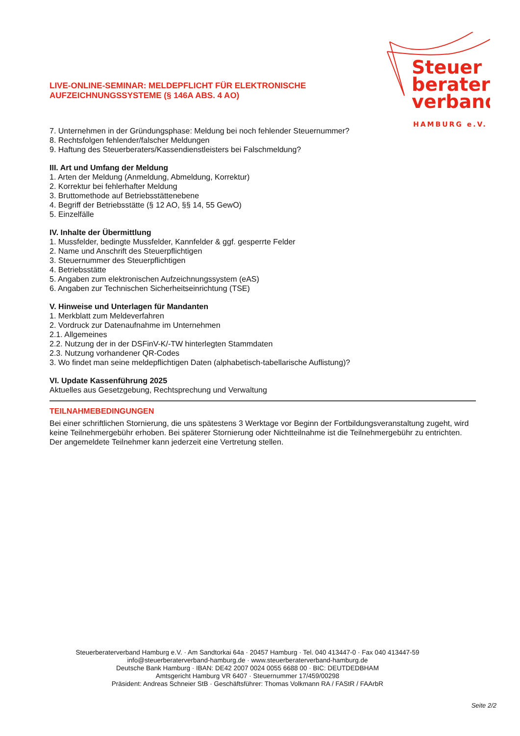Steuer
berater
verband
HAMBURG e.V.
LIVE-ONLINE-SEMINAR: MELDEPFLICHT FÜR ELEKTRONISCHE AUFZEICHNUNGSSYSTEME (§ 146A ABS. 4 AO)
7. Unternehmen in der Gründungsphase: Meldung bei noch fehlender Steuernummer?
8. Rechtsfolgen fehlender/falscher Meldungen
9. Haftung des Steuerberaters/Kassendienstleisters bei Falschmeldung?
III. Art und Umfang der Meldung
1. Arten der Meldung (Anmeldung, Abmeldung, Korrektur)
2. Korrektur bei fehlerhafter Meldung
3. Bruttomethode auf Betriebsstättenebene
4. Begriff der Betriebsstätte (§ 12 AO, §§ 14, 55 GewO)
5. Einzelfälle
IV. Inhalte der Übermittlung
1. Mussfelder, bedingte Mussfelder, Kannfelder & ggf. gesperrte Felder
2. Name und Anschrift des Steuerpflichtigen
3. Steuernummer des Steuerpflichtigen
4. Betriebsstätte
5. Angaben zum elektronischen Aufzeichnungssystem (eAS)
6. Angaben zur Technischen Sicherheitseinrichtung (TSE)
V. Hinweise und Unterlagen für Mandanten
1. Merkblatt zum Meldeverfahren
2. Vordruck zur Datenaufnahme im Unternehmen
2.1. Allgemeines
2.2. Nutzung der in der DSFinV-K/-TW hinterlegten Stammdaten
2.3. Nutzung vorhandener QR-Codes
3. Wo findet man seine meldepflichtigen Daten (alphabetisch-tabellarische Auflistung)?
VI. Update Kassenführung 2025
Aktuelles aus Gesetzgebung, Rechtsprechung und Verwaltung
TEILNAHMEBEDINGUNGEN
Bei einer schriftlichen Stornierung, die uns spätestens 3 Werktage vor Beginn der Fortbildungsveranstaltung zugeht, wird keine Teilnehmergebühr erhoben. Bei späterer Stornierung oder Nichtteilnahme ist die Teilnehmergebühr zu entrichten. Der angemeldete Teilnehmer kann jederzeit eine Vertretung stellen.
Steuerberaterverband Hamburg e.V. · Am Sandtorkai 64a · 20457 Hamburg · Tel. 040 413447-0 · Fax 040 413447-59
info@steuerberaterverband-hamburg.de · www.steuerberaterverband-hamburg.de
Deutsche Bank Hamburg · IBAN: DE42 2007 0024 0055 6688 00 · BIC: DEUTDEDBHAM
Amtsgericht Hamburg VR 6407 · Steuernummer 17/459/00298
Präsident: Andreas Schneier StB · Geschäftsführer: Thomas Volkmann RA / FAStR / FAArbR
Seite 2/2